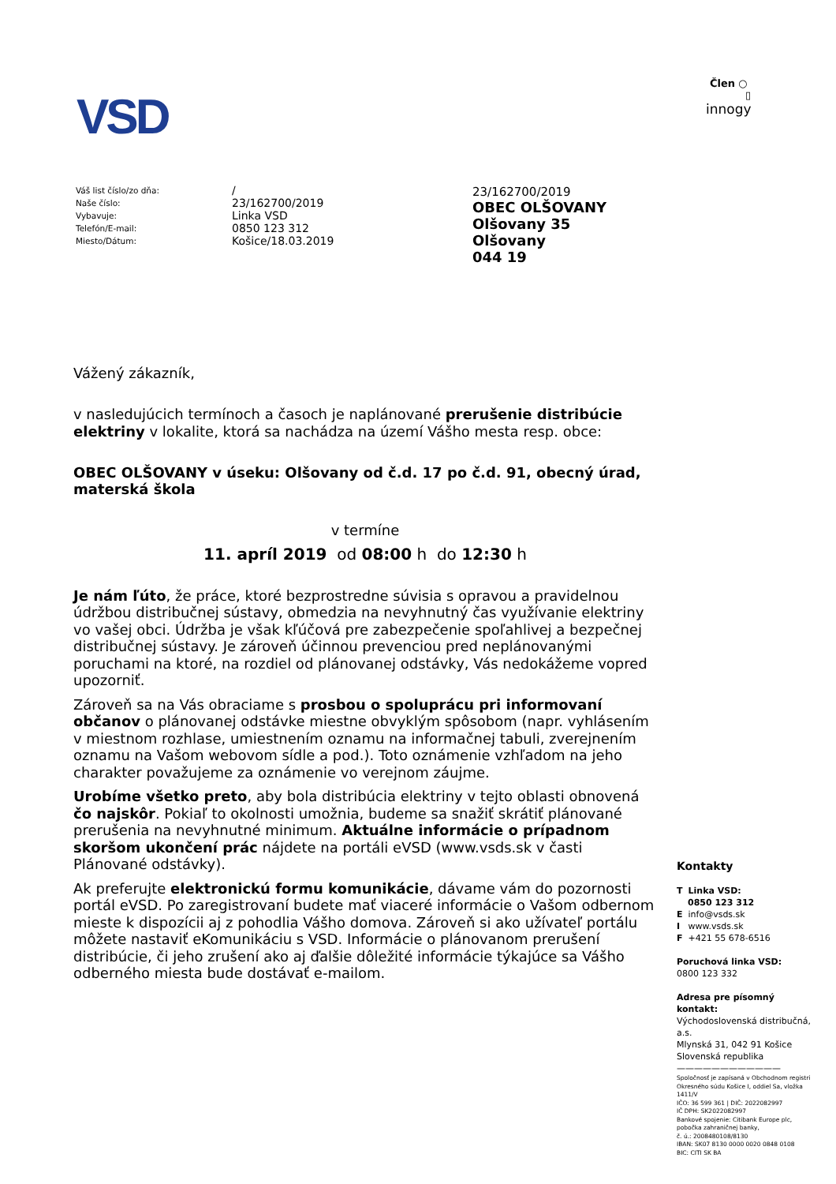VSD
Člen ○
▯
innogy
Váš list číslo/zo dňa:
Naše číslo:
Vybavuje:
Telefón/E-mail:
Miesto/Dátum:
/
23/162700/2019
Linka VSD
0850 123 312
Košice/18.03.2019
23/162700/2019
OBEC OLŠOVANY
Olšovany 35
Olšovany
044 19
Vážený zákazník,
v nasledujúcich termínoch a časoch je naplánované prerušenie distribúcie elektriny v lokalite, ktorá sa nachádza na území Vášho mesta resp. obce:
OBEC OLŠOVANY v úseku: Olšovany od č.d. 17 po č.d. 91, obecný úrad, materská škola
v termíne
11. apríl 2019 od 08:00 h do 12:30 h
Je nám ľúto, že práce, ktoré bezprostredne súvisia s opravou a pravidelnou údržbou distribučnej sústavy, obmedzia na nevyhnutný čas využívanie elektriny vo vašej obci. Údržba je však kľúčová pre zabezpečenie spoľahlivej a bezpečnej distribučnej sústavy. Je zároveň účinnou prevenciou pred neplánovanými poruchami na ktoré, na rozdiel od plánovanej odstávky, Vás nedokážeme vopred upozorniť.
Zároveň sa na Vás obraciame s prosbou o spoluprácu pri informovaní občanov o plánovanej odstávke miestne obvyklým spôsobom (napr. vyhlásením v miestnom rozhlase, umiestnením oznamu na informačnej tabuli, zverejnením oznamu na Vašom webovom sídle a pod.). Toto oznámenie vzhľadom na jeho charakter považujeme za oznámenie vo verejnom záujme.
Urobíme všetko preto, aby bola distribúcia elektriny v tejto oblasti obnovená čo najskôr. Pokiaľ to okolnosti umožnia, budeme sa snažiť skrátiť plánované prerušenia na nevyhnutné minimum. Aktuálne informácie o prípadnom skoršom ukončení prác nájdete na portáli eVSD (www.vsds.sk v časti Plánované odstávky).
Ak preferujte elektronickú formu komunikácie, dávame vám do pozornosti portál eVSD. Po zaregistrovaní budete mať viaceré informácie o Vašom odbernom mieste k dispozícii aj z pohodlia Vášho domova. Zároveň si ako užívateľ portálu môžete nastaviť eKomunikáciu s VSD. Informácie o plánovanom prerušení distribúcie, či jeho zrušení ako aj ďalšie dôležité informácie týkajúce sa Vášho odberného miesta bude dostávať e-mailom.
Kontakty
T Linka VSD:
0850 123 312
E info@vsds.sk
I www.vsds.sk
F +421 55 678-6516
Poruchová linka VSD:
0800 123 332
Adresa pre písomný kontakt:
Východoslovenská distribučná, a.s.
Mlynská 31, 042 91 Košice
Slovenská republika
————————————
Spoločnosť je zapísaná v Obchodnom registri Okresného súdu Košice I, oddiel Sa, vložka 1411/V
IČO: 36 599 361 | DIČ: 2022082997
IČ DPH: SK2022082997
Bankové spojenie: Citibank Europe plc, pobočka zahraničnej banky,
č. ú.: 2008480108/8130
IBAN: SK07 8130 0000 0020 0848 0108
BIC: CITI SK BA